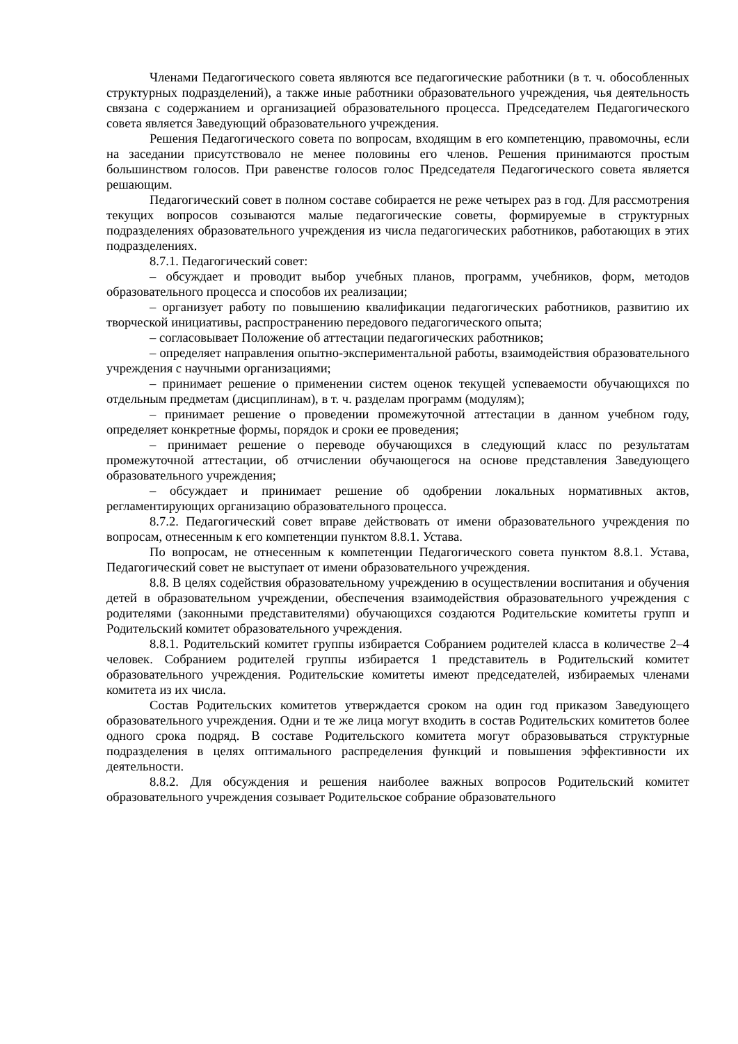Членами Педагогического совета являются все педагогические работники (в т. ч. обособленных структурных подразделений), а также иные работники образовательного учреждения, чья деятельность связана с содержанием и организацией образовательного процесса. Председателем Педагогического совета является Заведующий образовательного учреждения.
Решения Педагогического совета по вопросам, входящим в его компетенцию, правомочны, если на заседании присутствовало не менее половины его членов. Решения принимаются простым большинством голосов. При равенстве голосов голос Председателя Педагогического совета является решающим.
Педагогический совет в полном составе собирается не реже четырех раз в год. Для рассмотрения текущих вопросов созываются малые педагогические советы, формируемые в структурных подразделениях образовательного учреждения из числа педагогических работников, работающих в этих подразделениях.
8.7.1. Педагогический совет:
– обсуждает и проводит выбор учебных планов, программ, учебников, форм, методов образовательного процесса и способов их реализации;
– организует работу по повышению квалификации педагогических работников, развитию их творческой инициативы, распространению передового педагогического опыта;
– согласовывает Положение об аттестации педагогических работников;
– определяет направления опытно-экспериментальной работы, взаимодействия образовательного учреждения с научными организациями;
– принимает решение о применении систем оценок текущей успеваемости обучающихся по отдельным предметам (дисциплинам), в т. ч. разделам программ (модулям);
– принимает решение о проведении промежуточной аттестации в данном учебном году, определяет конкретные формы, порядок и сроки ее проведения;
– принимает решение о переводе обучающихся в следующий класс по результатам промежуточной аттестации, об отчислении обучающегося на основе представления Заведующего образовательного учреждения;
– обсуждает и принимает решение об одобрении локальных нормативных актов, регламентирующих организацию образовательного процесса.
8.7.2. Педагогический совет вправе действовать от имени образовательного учреждения по вопросам, отнесенным к его компетенции пунктом 8.8.1. Устава.
По вопросам, не отнесенным к компетенции Педагогического совета пунктом 8.8.1. Устава, Педагогический совет не выступает от имени образовательного учреждения.
8.8. В целях содействия образовательному учреждению в осуществлении воспитания и обучения детей в образовательном учреждении, обеспечения взаимодействия образовательного учреждения с родителями (законными представителями) обучающихся создаются Родительские комитеты групп и Родительский комитет образовательного учреждения.
8.8.1. Родительский комитет группы избирается Собранием родителей класса в количестве 2–4 человек. Собранием родителей группы избирается 1 представитель в Родительский комитет образовательного учреждения. Родительские комитеты имеют председателей, избираемых членами комитета из их числа.
Состав Родительских комитетов утверждается сроком на один год приказом Заведующего образовательного учреждения. Одни и те же лица могут входить в состав Родительских комитетов более одного срока подряд. В составе Родительского комитета могут образовываться структурные подразделения в целях оптимального распределения функций и повышения эффективности их деятельности.
8.8.2. Для обсуждения и решения наиболее важных вопросов Родительский комитет образовательного учреждения созывает Родительское собрание образовательного